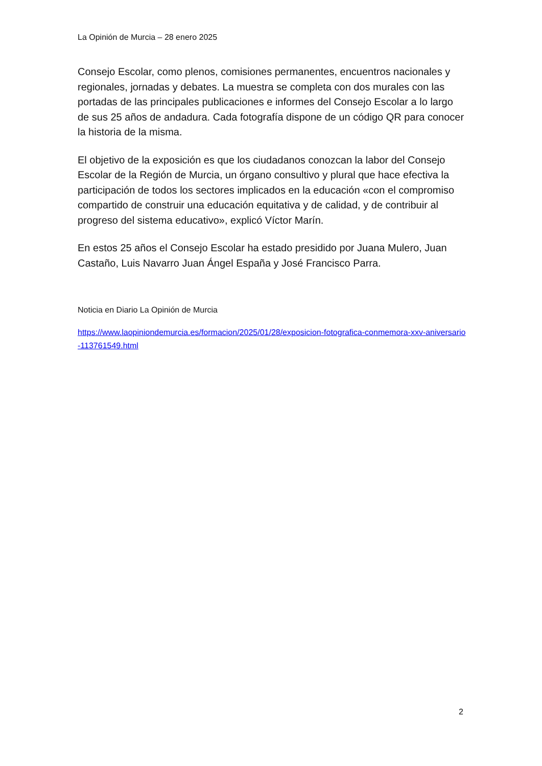La Opinión de Murcia – 28 enero 2025
Consejo Escolar, como plenos, comisiones permanentes, encuentros nacionales y regionales, jornadas y debates. La muestra se completa con dos murales con las portadas de las principales publicaciones e informes del Consejo Escolar a lo largo de sus 25 años de andadura. Cada fotografía dispone de un código QR para conocer la historia de la misma.
El objetivo de la exposición es que los ciudadanos conozcan la labor del Consejo Escolar de la Región de Murcia, un órgano consultivo y plural que hace efectiva la participación de todos los sectores implicados en la educación «con el compromiso compartido de construir una educación equitativa y de calidad, y de contribuir al progreso del sistema educativo», explicó Víctor Marín.
En estos 25 años el Consejo Escolar ha estado presidido por Juana Mulero, Juan Castaño, Luis Navarro Juan Ángel España y José Francisco Parra.
Noticia en Diario La Opinión de Murcia
https://www.laopiniondemurcia.es/formacion/2025/01/28/exposicion-fotografica-conmemora-xxv-aniversario-113761549.html
2